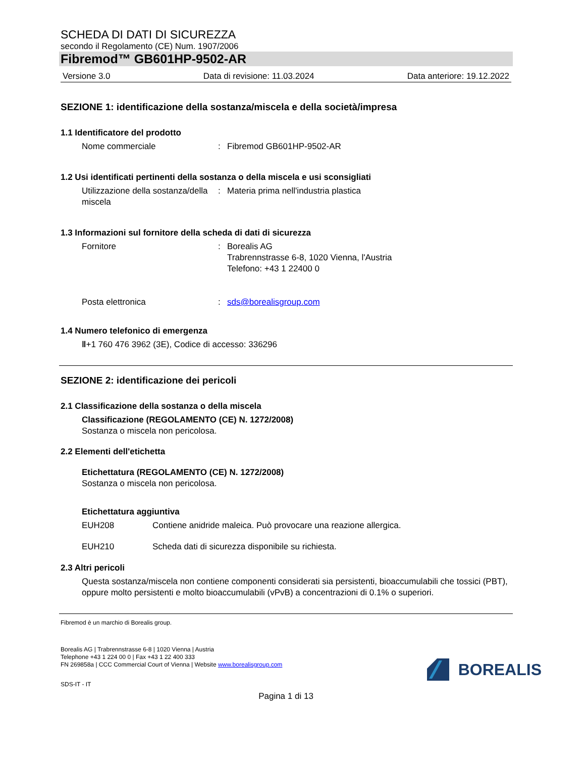SCHEDA DI DATI DI SICUREZZA
secondo il Regolamento (CE) Num. 1907/2006
Fibremod™ GB601HP-9502-AR
Versione 3.0 Data di revisione: 11.03.2024 Data anteriore: 19.12.2022
SEZIONE 1: identificazione della sostanza/miscela e della società/impresa
1.1 Identificatore del prodotto
Nome commerciale: Fibremod GB601HP-9502-AR
1.2 Usi identificati pertinenti della sostanza o della miscela e usi sconsigliati
Utilizzazione della sostanza/della miscela: Materia prima nell'industria plastica
1.3 Informazioni sul fornitore della scheda di dati di sicurezza
Fornitore: Borealis AG
Trabrennstrasse 6-8, 1020 Vienna, l'Austria
Telefono: +43 1 22400 0
Posta elettronica: sds@borealisgroup.com
1.4 Numero telefonico di emergenza
‖+1 760 476 3962 (3E), Codice di accesso: 336296
SEZIONE 2: identificazione dei pericoli
2.1 Classificazione della sostanza o della miscela
Classificazione (REGOLAMENTO (CE) N. 1272/2008)
Sostanza o miscela non pericolosa.
2.2 Elementi dell'etichetta
Etichettatura (REGOLAMENTO (CE) N. 1272/2008)
Sostanza o miscela non pericolosa.
Etichettatura aggiuntiva
EUH208 Contiene anidride maleica. Può provocare una reazione allergica.
EUH210 Scheda dati di sicurezza disponibile su richiesta.
2.3 Altri pericoli
Questa sostanza/miscela non contiene componenti considerati sia persistenti, bioaccumulabili che tossici (PBT), oppure molto persistenti e molto bioaccumulabili (vPvB) a concentrazioni di 0.1% o superiori.
Fibremod è un marchio di Borealis group.
Borealis AG | Trabrennstrasse 6-8 | 1020 Vienna | Austria
Telephone +43 1 224 00 0 | Fax +43 1 22 400 333
FN 269858a | CCC Commercial Court of Vienna | Website www.borealisgroup.com
BOREALIS
SDS-IT - IT
Pagina 1 di 13